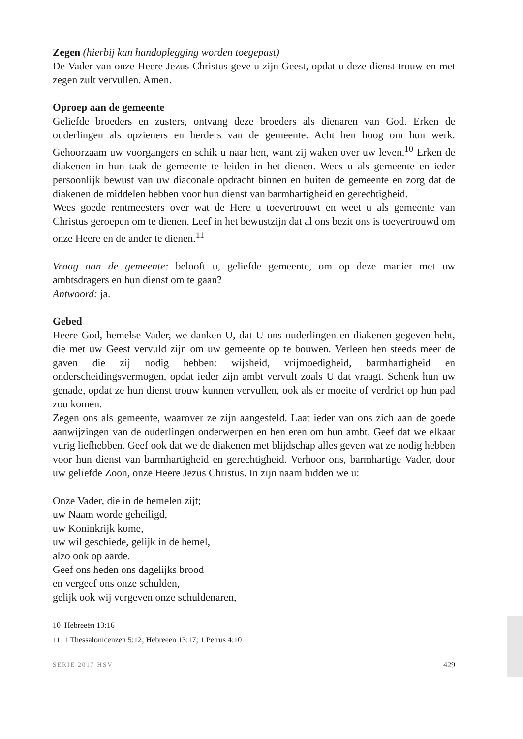Zegen (hierbij kan handoplegging worden toegepast)
De Vader van onze Heere Jezus Christus geve u zijn Geest, opdat u deze dienst trouw en met zegen zult vervullen. Amen.
Oproep aan de gemeente
Geliefde broeders en zusters, ontvang deze broeders als dienaren van God. Erken de ouderlingen als opzieners en herders van de gemeente. Acht hen hoog om hun werk. Gehoorzaam uw voorgangers en schik u naar hen, want zij waken over uw leven.<sup>10</sup> Erken de diakenen in hun taak de gemeente te leiden in het dienen. Wees u als gemeente en ieder persoonlijk bewust van uw diaconale opdracht binnen en buiten de gemeente en zorg dat de diakenen de middelen hebben voor hun dienst van barmhartigheid en gerechtigheid.
Wees goede rentmeesters over wat de Here u toevertrouwt en weet u als gemeente van Christus geroepen om te dienen. Leef in het bewustzijn dat al ons bezit ons is toevertrouwd om onze Heere en de ander te dienen.<sup>11</sup>
Vraag aan de gemeente: belooft u, geliefde gemeente, om op deze manier met uw ambtsdragers en hun dienst om te gaan?
Antwoord: ja.
Gebed
Heere God, hemelse Vader, we danken U, dat U ons ouderlingen en diakenen gegeven hebt, die met uw Geest vervuld zijn om uw gemeente op te bouwen. Verleen hen steeds meer de gaven die zij nodig hebben: wijsheid, vrijmoedigheid, barmhartigheid en onderscheidingsvermogen, opdat ieder zijn ambt vervult zoals U dat vraagt. Schenk hun uw genade, opdat ze hun dienst trouw kunnen vervullen, ook als er moeite of verdriet op hun pad zou komen.
Zegen ons als gemeente, waarover ze zijn aangesteld. Laat ieder van ons zich aan de goede aanwijzingen van de ouderlingen onderwerpen en hen eren om hun ambt. Geef dat we elkaar vurig liefhebben. Geef ook dat we de diakenen met blijdschap alles geven wat ze nodig hebben voor hun dienst van barmhartigheid en gerechtigheid. Verhoor ons, barmhartige Vader, door uw geliefde Zoon, onze Heere Jezus Christus. In zijn naam bidden we u:
Onze Vader, die in de hemelen zijt;
uw Naam worde geheiligd,
uw Koninkrijk kome,
uw wil geschiede, gelijk in de hemel,
alzo ook op aarde.
Geef ons heden ons dagelijks brood
en vergeef ons onze schulden,
gelijk ook wij vergeven onze schuldenaren,
10 Hebreeën 13:16
11 1 Thessalonicenzen 5:12; Hebreeën 13:17; 1 Petrus 4:10
SERIE 2017 HSV 429